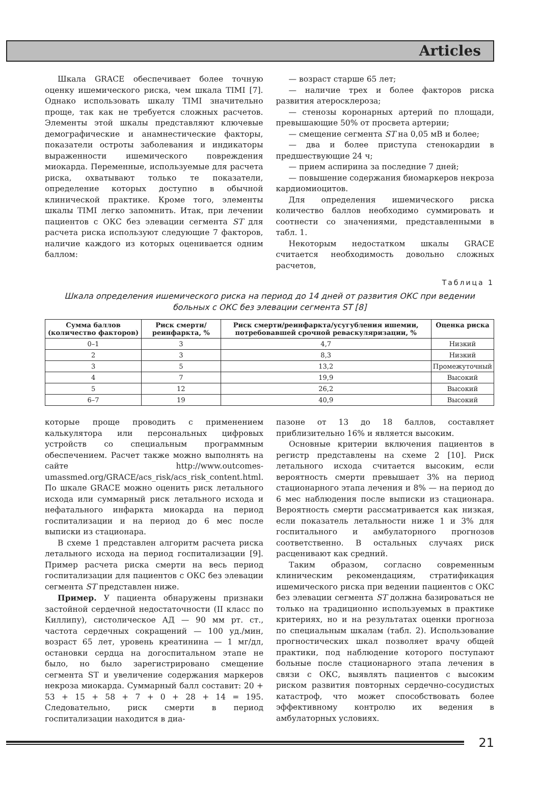Articles
Шкала GRACE обеспечивает более точную оценку ишемического риска, чем шкала TIMI [7]. Однако использовать шкалу TIMI значительно проще, так как не требуется сложных расчетов. Элементы этой шкалы представляют ключевые демографические и анамнестические факторы, показатели остроты заболевания и индикаторы выраженности ишемического повреждения миокарда. Переменные, используемые для расчета риска, охватывают только те показатели, определение которых доступно в обычной клинической практике. Кроме того, элементы шкалы TIMI легко запомнить. Итак, при лечении пациентов с ОКС без элевации сегмента ST для расчета риска используют следующие 7 факторов, наличие каждого из которых оценивается одним баллом:
— возраст старше 65 лет;
— наличие трех и более факторов риска развития атеросклероза;
— стенозы коронарных артерий по площади, превышающие 50% от просвета артерии;
— смещение сегмента ST на 0,05 мВ и более;
— два и более приступа стенокардии в предшествующие 24 ч;
— прием аспирина за последние 7 дней;
— повышение содержания биомаркеров некроза кардиомиоцитов.
Для определения ишемического риска количество баллов необходимо суммировать и соотнести со значениями, представленными в табл. 1.
Некоторым недостатком шкалы GRACE считается необходимость довольно сложных расчетов,
Таблица 1
Шкала определения ишемического риска на период до 14 дней от развития ОКС при ведении больных с ОКС без элевации сегмента ST [8]
| Сумма баллов (количество факторов) | Риск смерти/реинфаркта, % | Риск смерти/реинфаркта/усугубления ишемии, потребовавшей срочной реваскуляризации, % | Оценка риска |
| --- | --- | --- | --- |
| 0–1 | 3 | 4,7 | Низкий |
| 2 | 3 | 8,3 | Низкий |
| 3 | 5 | 13,2 | Промежуточный |
| 4 | 7 | 19,9 | Высокий |
| 5 | 12 | 26,2 | Высокий |
| 6–7 | 19 | 40,9 | Высокий |
которые проще проводить с применением калькулятора или персональных цифровых устройств со специальным программным обеспечением. Расчет также можно выполнять на сайте http://www.outcomes-umassmed.org/GRACE/acs_risk/acs_risk_content.html. По шкале GRACE можно оценить риск летального исхода или суммарный риск летального исхода и нефатального инфаркта миокарда на период госпитализации и на период до 6 мес после выписки из стационара.
В схеме 1 представлен алгоритм расчета риска летального исхода на период госпитализации [9]. Пример расчета риска смерти на весь период госпитализации для пациентов с ОКС без элевации сегмента ST представлен ниже.
Пример. У пациента обнаружены признаки застойной сердечной недостаточности (II класс по Киллипу), систолическое АД — 90 мм рт. ст., частота сердечных сокращений — 100 уд./мин, возраст 65 лет, уровень креатинина — 1 мг/дл, остановки сердца на догоспитальном этапе не было, но было зарегистрировано смещение сегмента ST и увеличение содержания маркеров некроза миокарда. Суммарный балл составит: 20 + 53 + 15 + 58 + 7 + 0 + 28 + 14 = 195. Следовательно, риск смерти в период госпитализации находится в диа-
пазоне от 13 до 18 баллов, составляет приблизительно 16% и является высоким.
Основные критерии включения пациентов в регистр представлены на схеме 2 [10]. Риск летального исхода считается высоким, если вероятность смерти превышает 3% на период стационарного этапа лечения и 8% — на период до 6 мес наблюдения после выписки из стационара. Вероятность смерти рассматривается как низкая, если показатель летальности ниже 1 и 3% для госпитального и амбулаторного прогнозов соответственно. В остальных случаях риск расценивают как средний.
Таким образом, согласно современным клиническим рекомендациям, стратификация ишемического риска при ведении пациентов с ОКС без элевации сегмента ST должна базироваться не только на традиционно используемых в практике критериях, но и на результатах оценки прогноза по специальным шкалам (табл. 2). Использование прогностических шкал позволяет врачу общей практики, под наблюдение которого поступают больные после стационарного этапа лечения в связи с ОКС, выявлять пациентов с высоким риском развития повторных сердечно-сосудистых катастроф, что может способствовать более эффективному контролю их ведения в амбулаторных условиях.
21